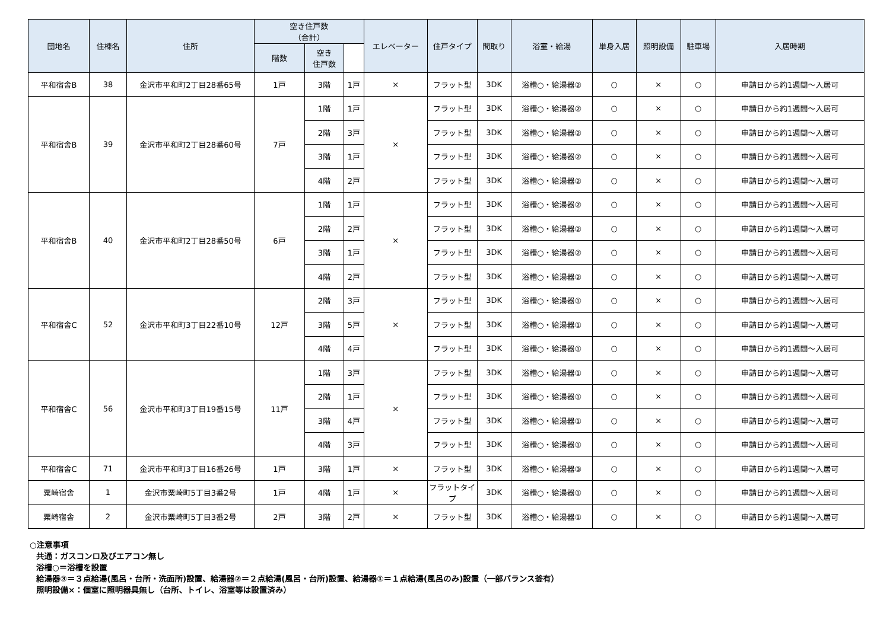| 団地名 | 住棟名 | 住所 | 空き住戸数 （合計） | | | エレベーター | 住戸タイプ | 間取り | 浴室・給湯 | 単身入居 | 照明設備 | 駐車場 | 入居時期 |
| --- | --- | --- | --- | --- | --- | --- | --- | --- | --- | --- | --- | --- | --- |
| | | | | 階数 | 空き 住戸数 | | | | | | | | |
| 平和宿舎B | 38 | 金沢市平和町2丁目28番65号 | 1戸 | 3階 | 1戸 | × | フラット型 | 3DK | 浴槽○・給湯器② | ○ | × | ○ | 申請日から約1週間～入居可 |
| 平和宿舎B | 39 | 金沢市平和町2丁目28番60号 | 7戸 | 1階 | 1戸 | × | フラット型 | 3DK | 浴槽○・給湯器② | ○ | × | ○ | 申請日から約1週間～入居可 |
| | | | | 2階 | 3戸 | | フラット型 | 3DK | 浴槽○・給湯器② | ○ | × | ○ | 申請日から約1週間～入居可 |
| | | | | 3階 | 1戸 | | フラット型 | 3DK | 浴槽○・給湯器② | ○ | × | ○ | 申請日から約1週間～入居可 |
| | | | | 4階 | 2戸 | | フラット型 | 3DK | 浴槽○・給湯器② | ○ | × | ○ | 申請日から約1週間～入居可 |
| 平和宿舎B | 40 | 金沢市平和町2丁目28番50号 | 6戸 | 1階 | 1戸 | × | フラット型 | 3DK | 浴槽○・給湯器② | ○ | × | ○ | 申請日から約1週間～入居可 |
| | | | | 2階 | 2戸 | | フラット型 | 3DK | 浴槽○・給湯器② | ○ | × | ○ | 申請日から約1週間～入居可 |
| | | | | 3階 | 1戸 | | フラット型 | 3DK | 浴槽○・給湯器② | ○ | × | ○ | 申請日から約1週間～入居可 |
| | | | | 4階 | 2戸 | | フラット型 | 3DK | 浴槽○・給湯器② | ○ | × | ○ | 申請日から約1週間～入居可 |
| 平和宿舎C | 52 | 金沢市平和町3丁目22番10号 | 12戸 | 2階 | 3戸 | × | フラット型 | 3DK | 浴槽○・給湯器① | ○ | × | ○ | 申請日から約1週間～入居可 |
| | | | | 3階 | 5戸 | | フラット型 | 3DK | 浴槽○・給湯器① | ○ | × | ○ | 申請日から約1週間～入居可 |
| | | | | 4階 | 4戸 | | フラット型 | 3DK | 浴槽○・給湯器① | ○ | × | ○ | 申請日から約1週間～入居可 |
| 平和宿舎C | 56 | 金沢市平和町3丁目19番15号 | 11戸 | 1階 | 3戸 | × | フラット型 | 3DK | 浴槽○・給湯器① | ○ | × | ○ | 申請日から約1週間～入居可 |
| | | | | 2階 | 1戸 | | フラット型 | 3DK | 浴槽○・給湯器① | ○ | × | ○ | 申請日から約1週間～入居可 |
| | | | | 3階 | 4戸 | | フラット型 | 3DK | 浴槽○・給湯器① | ○ | × | ○ | 申請日から約1週間～入居可 |
| | | | | 4階 | 3戸 | | フラット型 | 3DK | 浴槽○・給湯器① | ○ | × | ○ | 申請日から約1週間～入居可 |
| 平和宿舎C | 71 | 金沢市平和町3丁目16番26号 | 1戸 | 3階 | 1戸 | × | フラット型 | 3DK | 浴槽○・給湯器③ | ○ | × | ○ | 申請日から約1週間～入居可 |
| 粟崎宿舎 | 1 | 金沢市粟崎町5丁目3番2号 | 1戸 | 4階 | 1戸 | × | フラットタイプ | 3DK | 浴槽○・給湯器① | ○ | × | ○ | 申請日から約1週間～入居可 |
| 粟崎宿舎 | 2 | 金沢市粟崎町5丁目3番2号 | 2戸 | 3階 | 2戸 | × | フラット型 | 3DK | 浴槽○・給湯器① | ○ | × | ○ | 申請日から約1週間～入居可 |
○注意事項
共通：ガスコンロ及びエアコン無し
浴槽○＝浴槽を設置
給湯器③＝３点給湯(風呂・台所・洗面所)設置、給湯器②＝２点給湯(風呂・台所)設置、給湯器①＝１点給湯(風呂のみ)設置（一部バランス釜有）
照明設備×：個室に照明器具無し（台所、トイレ、浴室等は設置済み）